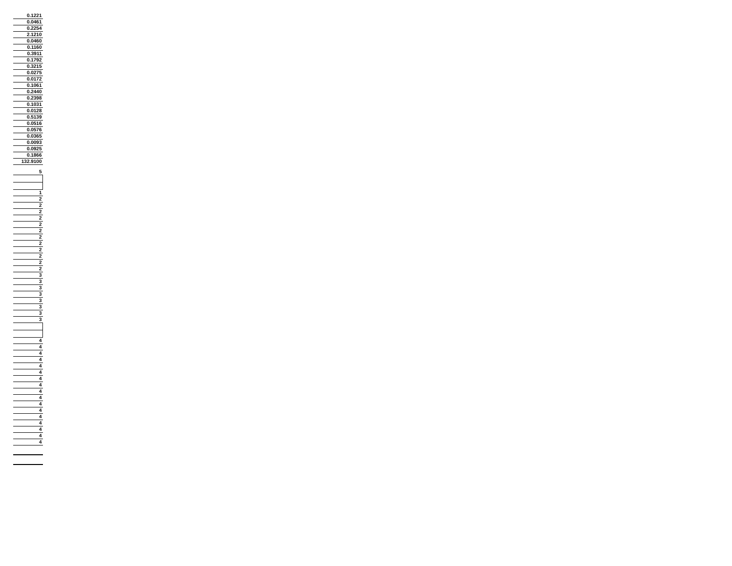| 0.1221 |
| 0.0461 |
| 0.2254 |
| 2.1210 |
| 0.0460 |
| 0.1160 |
| 0.3911 |
| 0.1792 |
| 0.3215 |
| 0.0275 |
| 0.0172 |
| 0.1061 |
| 0.2440 |
| 0.2398 |
| 0.1031 |
| 0.0128 |
| 0.5139 |
| 0.0516 |
| 0.0576 |
| 0.0365 |
| 0.0093 |
| 0.0925 |
| 0.1866 |
| 132.9100 |
| 5 |
| 1 |
| 2 |
| 2 |
| 2 |
| 2 |
| 2 |
| 2 |
| 2 |
| 2 |
| 2 |
| 2 |
| 2 |
| 2 |
| 3 |
| 3 |
| 3 |
| 3 |
| 3 |
| 3 |
| 3 |
| 3 |
| 4 |
| 4 |
| 4 |
| 4 |
| 4 |
| 4 |
| 4 |
| 4 |
| 4 |
| 4 |
| 4 |
| 4 |
| 4 |
| 4 |
| 4 |
| 4 |
| 4 |